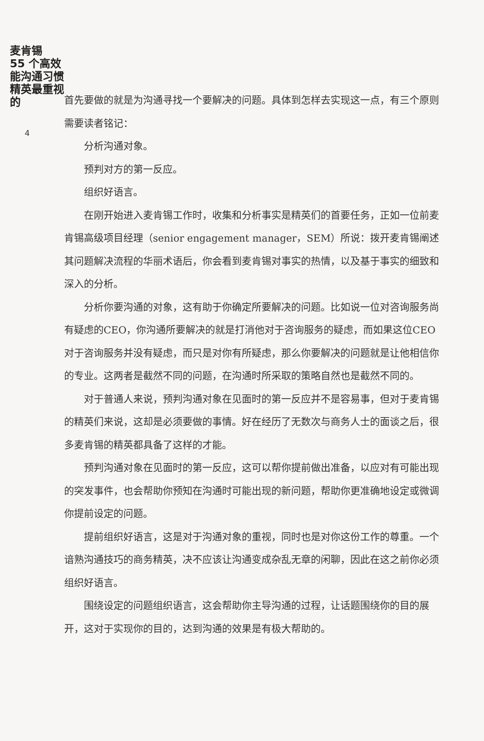麦肯锡
55 个高效能沟通习惯
精英最重视的
4
首先要做的就是为沟通寻找一个要解决的问题。具体到怎样去实现这一点，有三个原则需要读者铭记：
分析沟通对象。
预判对方的第一反应。
组织好语言。
在刚开始进入麦肯锡工作时，收集和分析事实是精英们的首要任务，正如一位前麦肯锡高级项目经理（senior engagement manager，SEM）所说：拨开麦肯锡阐述其问题解决流程的华丽术语后，你会看到麦肯锡对事实的热情，以及基于事实的细致和深入的分析。
分析你要沟通的对象，这有助于你确定所要解决的问题。比如说一位对咨询服务尚有疑虑的CEO，你沟通所要解决的就是打消他对于咨询服务的疑虑，而如果这位CEO对于咨询服务并没有疑虑，而只是对你有所疑虑，那么你要解决的问题就是让他相信你的专业。这两者是截然不同的问题，在沟通时所采取的策略自然也是截然不同的。
对于普通人来说，预判沟通对象在见面时的第一反应并不是容易事，但对于麦肯锡的精英们来说，这却是必须要做的事情。好在经历了无数次与商务人士的面谈之后，很多麦肯锡的精英都具备了这样的才能。
预判沟通对象在见面时的第一反应，这可以帮你提前做出准备，以应对有可能出现的突发事件，也会帮助你预知在沟通时可能出现的新问题，帮助你更准确地设定或微调你提前设定的问题。
提前组织好语言，这是对于沟通对象的重视，同时也是对你这份工作的尊重。一个谙熟沟通技巧的商务精英，决不应该让沟通变成杂乱无章的闲聊，因此在这之前你必须组织好语言。
围绕设定的问题组织语言，这会帮助你主导沟通的过程，让话题围绕你的目的展开，这对于实现你的目的，达到沟通的效果是有极大帮助的。